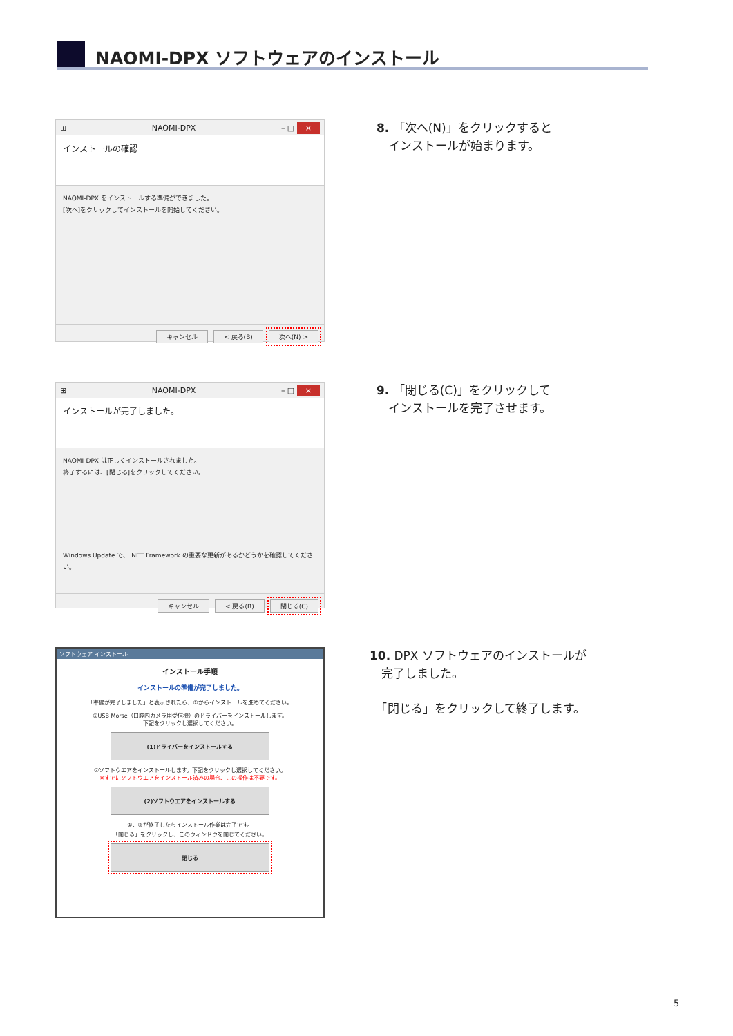NAOMI-DPX ソフトウェアのインストール
⊞ NAOMI-DPX – □ ×
インストールの確認
NAOMI-DPX をインストールする準備ができました。
[次へ]をクリックしてインストールを開始してください。
キャンセル < 戻る(B) 次へ(N) >
8. 「次へ(N)」をクリックすると
　インストールが始まります。
⊞ NAOMI-DPX – □ ×
インストールが完了しました。
NAOMI-DPX は正しくインストールされました。
終了するには、[閉じる]をクリックしてください。
Windows Update で、.NET Framework の重要な更新があるかどうかを確認してください。
キャンセル < 戻る(B) 閉じる(C)
9. 「閉じる(C)」をクリックして
　インストールを完了させます。
ソフトウェア インストール
インストール手順
インストールの準備が完了しました。
「準備が完了しました」と表示されたら、①からインストールを進めてください。
①USB Morse（口腔内カメラ用受信機）のドライバーをインストールします。
下記をクリックし選択してください。
(1)ドライバーをインストールする
②ソフトウエアをインストールします。下記をクリックし選択してください。
※すでにソフトウエアをインストール済みの場合、この操作は不要です。
(2)ソフトウエアをインストールする
①、②が終了したらインストール作業は完了です。
「閉じる」をクリックし、このウィンドウを閉じてください。
閉じる
10. DPX ソフトウェアのインストールが
　完了しました。
　「閉じる」をクリックして終了します。
5